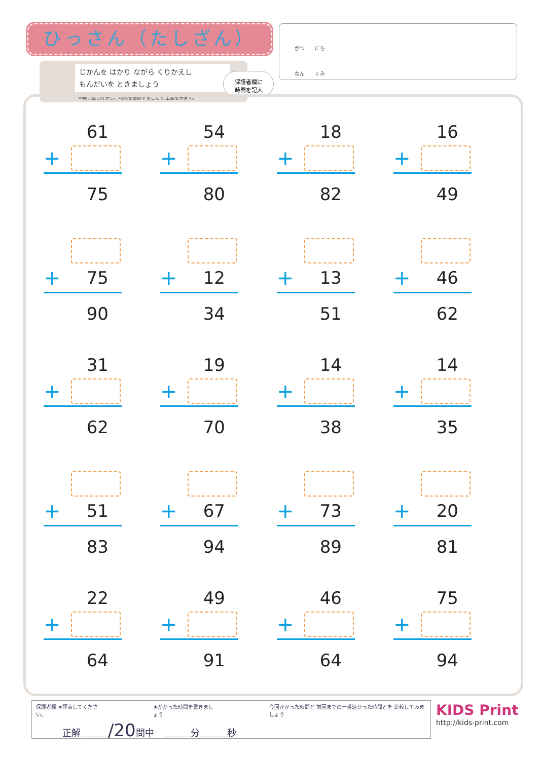ひっさん（たしざん）
じかんを はかり ながら くりかえし
もんだいを ときましょう
※繰り返し計算し、時間を記録することで 上達をみます。
保護者欄に
時間を記入
がつ　　にち
ねん　　くみ
61
+
75
54
+
80
18
+
82
16
+
49
+ 75
90
+ 12
34
+ 13
51
+ 46
62
31
+
62
19
+
70
14
+
38
14
+
35
+ 51
83
+ 67
94
+ 73
89
+ 20
81
22
+
64
49
+
91
46
+
64
75
+
94
保護者欄 ★評点してください。 ★かかった時間を書きましょう 今回かかった時間と 前回までの一番速かった時間とを 比較してみましょう
正解＿＿＿/20問中　＿＿＿分＿＿＿秒
KIDS Print
http://kids-print.com